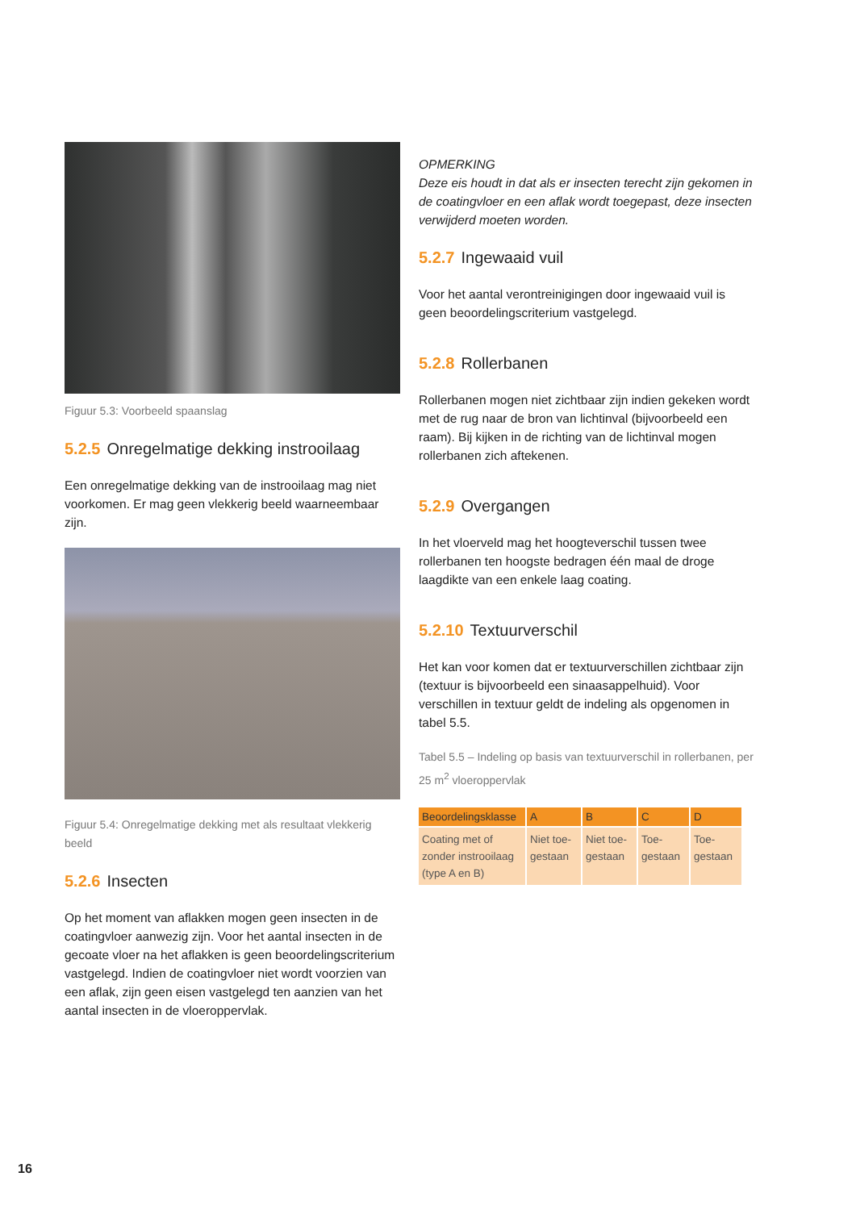Figuur 5.3: Voorbeeld spaanslag
5.2.5 Onregelmatige dekking instrooilaag
Een onregelmatige dekking van de instrooilaag mag niet voorkomen. Er mag geen vlekkerig beeld waarneembaar zijn.
Figuur 5.4: Onregelmatige dekking met als resultaat vlekkerig beeld
5.2.6 Insecten
Op het moment van aflakken mogen geen insecten in de coatingvloer aanwezig zijn. Voor het aantal insecten in de gecoate vloer na het aflakken is geen beoordelingscriterium vastgelegd. Indien de coatingvloer niet wordt voorzien van een aflak, zijn geen eisen vastgelegd ten aanzien van het aantal insecten in de vloeroppervlak.
OPMERKING
Deze eis houdt in dat als er insecten terecht zijn gekomen in de coatingvloer en een aflak wordt toegepast, deze insecten verwijderd moeten worden.
5.2.7 Ingewaaid vuil
Voor het aantal verontreinigingen door ingewaaid vuil is geen beoordelingscriterium vastgelegd.
5.2.8 Rollerbanen
Rollerbanen mogen niet zichtbaar zijn indien gekeken wordt met de rug naar de bron van lichtinval (bijvoorbeeld een raam). Bij kijken in de richting van de lichtinval mogen rollerbanen zich aftekenen.
5.2.9 Overgangen
In het vloerveld mag het hoogteverschil tussen twee rollerbanen ten hoogste bedragen één maal de droge laagdikte van een enkele laag coating.
5.2.10 Textuurverschil
Het kan voor komen dat er textuurverschillen zichtbaar zijn (textuur is bijvoorbeeld een sinaasappelhuid). Voor verschillen in textuur geldt de indeling als opgenomen in tabel 5.5.
Tabel 5.5 – Indeling op basis van textuurverschil in rollerbanen, per 25 m<sup>2</sup> vloeroppervlak
| Beoordelingsklasse | A | B | C | D |
| --- | --- | --- | --- | --- |
| Coating met of zonder instrooilaag (type A en B) | Niet toe-gestaan | Niet toe-gestaan | Toe-gestaan | Toe-gestaan |
16